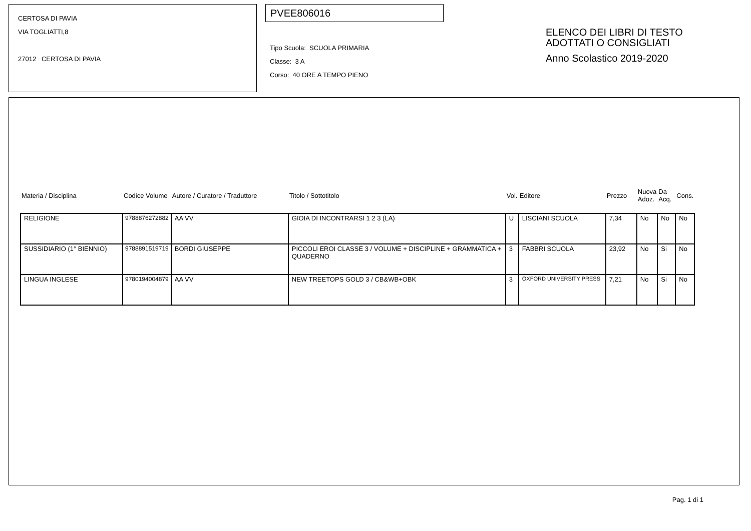CERTOSA DI PAVIA
VIA TOGLIATTI,8
27012 CERTOSA DI PAVIA
PVEE806016
Tipo Scuola: SCUOLA PRIMARIA
Classe: 3 A
Corso: 40 ORE A TEMPO PIENO
ELENCO DEI LIBRI DI TESTO
ADOTTATI O CONSIGLIATI
Anno Scolastico 2019-2020
| Materia / Disciplina | Codice Volume | Autore / Curatore / Traduttore | Titolo / Sottotitolo | Vol. | Editore | Prezzo | Nuova Adoz. | Da Acq. | Cons. |
| --- | --- | --- | --- | --- | --- | --- | --- | --- | --- |
| RELIGIONE | 9788876272882 | AA VV | GIOIA DI INCONTRARSI 1 2 3 (LA) | U | LISCIANI SCUOLA | 7,34 | No | No | No |
| SUSSIDIARIO (1° BIENNIO) | 9788891519719 | BORDI GIUSEPPE | PICCOLI EROI CLASSE 3 / VOLUME + DISCIPLINE + GRAMMATICA + QUADERNO | 3 | FABBRI SCUOLA | 23,92 | No | Si | No |
| LINGUA INGLESE | 9780194004879 | AA VV | NEW TREETOPS GOLD 3 / CB&WB+OBK | 3 | OXFORD UNIVERSITY PRESS | 7,21 | No | Si | No |
Pag. 1 di 1